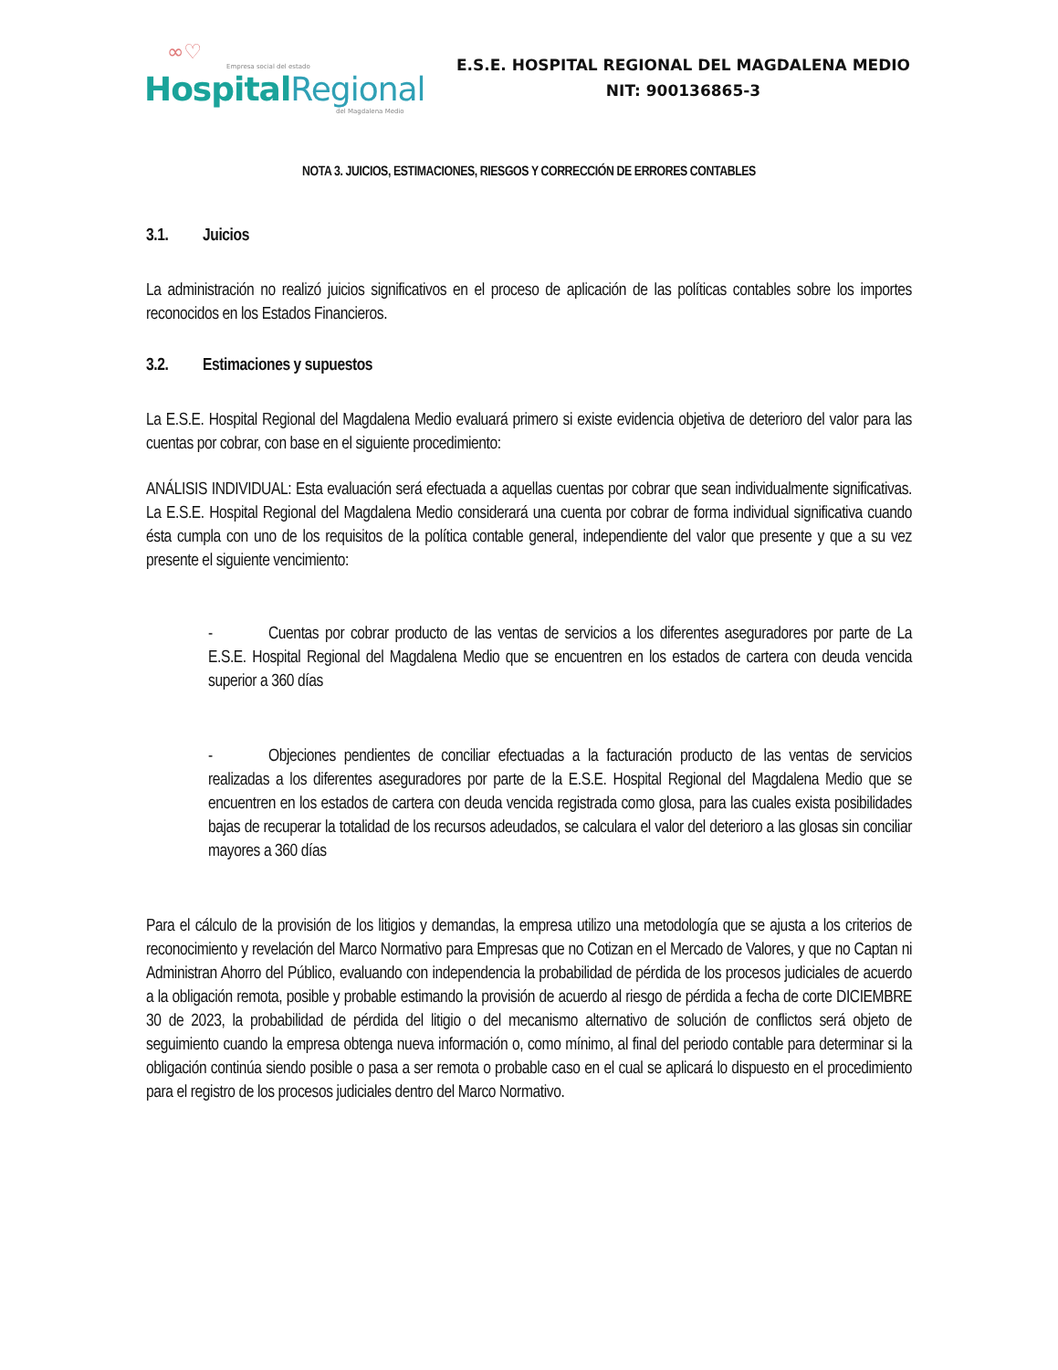∞♡
Empresa social del estado
Hospital Regional
del Magdalena Medio
E.S.E. HOSPITAL REGIONAL DEL MAGDALENA MEDIO
NIT: 900136865-3
NOTA 3. JUICIOS, ESTIMACIONES, RIESGOS Y CORRECCIÓN DE ERRORES CONTABLES
3.1. Juicios
La administración no realizó juicios significativos en el proceso de aplicación de las políticas contables sobre los importes reconocidos en los Estados Financieros.
3.2. Estimaciones y supuestos
La E.S.E. Hospital Regional del Magdalena Medio evaluará primero si existe evidencia objetiva de deterioro del valor para las cuentas por cobrar, con base en el siguiente procedimiento:
ANÁLISIS INDIVIDUAL: Esta evaluación será efectuada a aquellas cuentas por cobrar que sean individualmente significativas. La E.S.E. Hospital Regional del Magdalena Medio considerará una cuenta por cobrar de forma individual significativa cuando ésta cumpla con uno de los requisitos de la política contable general, independiente del valor que presente y que a su vez presente el siguiente vencimiento:
- Cuentas por cobrar producto de las ventas de servicios a los diferentes aseguradores por parte de La E.S.E. Hospital Regional del Magdalena Medio que se encuentren en los estados de cartera con deuda vencida superior a 360 días
- Objeciones pendientes de conciliar efectuadas a la facturación producto de las ventas de servicios realizadas a los diferentes aseguradores por parte de la E.S.E. Hospital Regional del Magdalena Medio que se encuentren en los estados de cartera con deuda vencida registrada como glosa, para las cuales exista posibilidades bajas de recuperar la totalidad de los recursos adeudados, se calculara el valor del deterioro a las glosas sin conciliar mayores a 360 días
Para el cálculo de la provisión de los litigios y demandas, la empresa utilizo una metodología que se ajusta a los criterios de reconocimiento y revelación del Marco Normativo para Empresas que no Cotizan en el Mercado de Valores, y que no Captan ni Administran Ahorro del Público, evaluando con independencia la probabilidad de pérdida de los procesos judiciales de acuerdo a la obligación remota, posible y probable estimando la provisión de acuerdo al riesgo de pérdida a fecha de corte DICIEMBRE 30 de 2023, la probabilidad de pérdida del litigio o del mecanismo alternativo de solución de conflictos será objeto de seguimiento cuando la empresa obtenga nueva información o, como mínimo, al final del periodo contable para determinar si la obligación continúa siendo posible o pasa a ser remota o probable caso en el cual se aplicará lo dispuesto en el procedimiento para el registro de los procesos judiciales dentro del Marco Normativo.